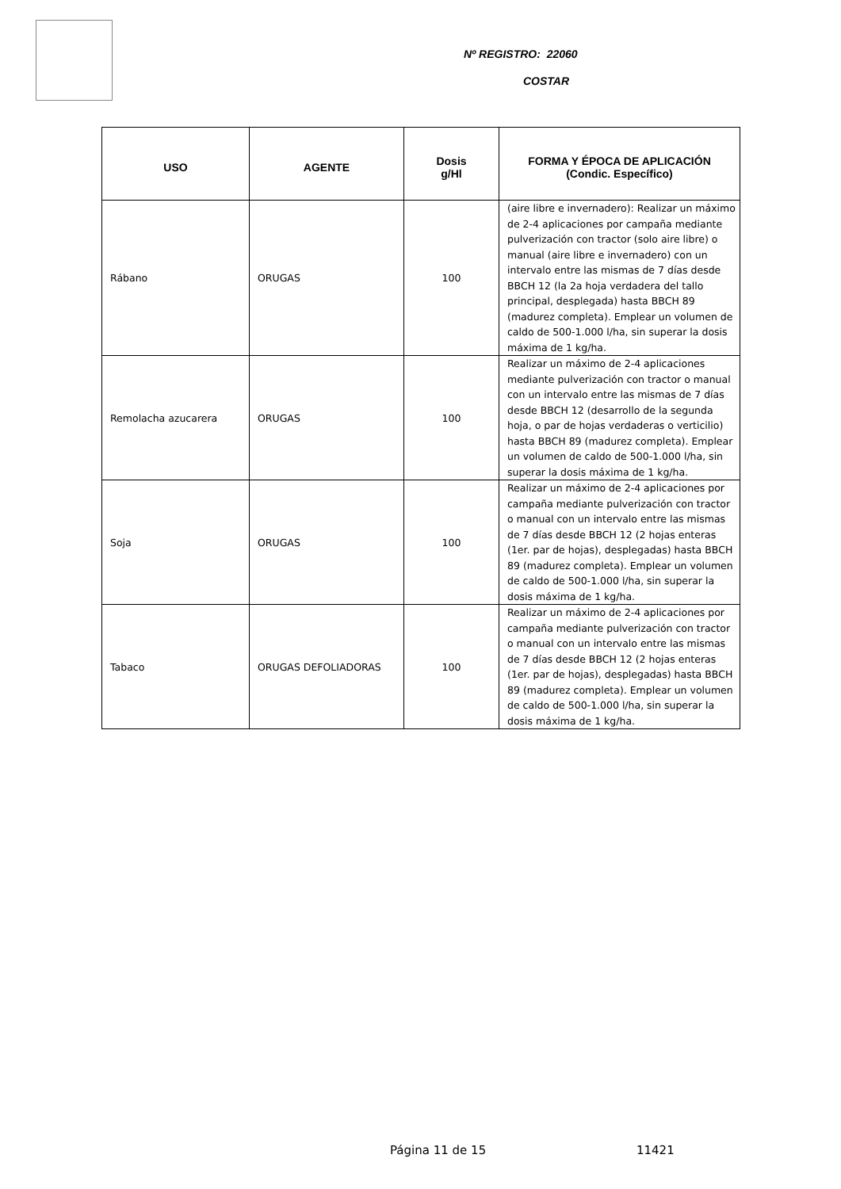Nº REGISTRO: 22060
COSTAR
| USO | AGENTE | Dosis g/Hl | FORMA Y ÉPOCA DE APLICACIÓN (Condic. Específico) |
| --- | --- | --- | --- |
| Rábano | ORUGAS | 100 | (aire libre e invernadero): Realizar un máximo de 2-4 aplicaciones por campaña mediante pulverización con tractor (solo aire libre) o manual (aire libre e invernadero) con un intervalo entre las mismas de 7 días desde BBCH 12 (la 2a hoja verdadera del tallo principal, desplegada) hasta BBCH 89 (madurez completa). Emplear un volumen de caldo de 500-1.000 l/ha, sin superar la dosis máxima de 1 kg/ha. |
| Remolacha azucarera | ORUGAS | 100 | Realizar un máximo de 2-4 aplicaciones mediante pulverización con tractor o manual con un intervalo entre las mismas de 7 días desde BBCH 12 (desarrollo de la segunda hoja, o par de hojas verdaderas o verticilio) hasta BBCH 89 (madurez completa). Emplear un volumen de caldo de 500-1.000 l/ha, sin superar la dosis máxima de 1 kg/ha. |
| Soja | ORUGAS | 100 | Realizar un máximo de 2-4 aplicaciones por campaña mediante pulverización con tractor o manual con un intervalo entre las mismas de 7 días desde BBCH 12 (2 hojas enteras (1er. par de hojas), desplegadas) hasta BBCH 89 (madurez completa). Emplear un volumen de caldo de 500-1.000 l/ha, sin superar la dosis máxima de 1 kg/ha. |
| Tabaco | ORUGAS DEFOLIADORAS | 100 | Realizar un máximo de 2-4 aplicaciones por campaña mediante pulverización con tractor o manual con un intervalo entre las mismas de 7 días desde BBCH 12 (2 hojas enteras (1er. par de hojas), desplegadas) hasta BBCH 89 (madurez completa). Emplear un volumen de caldo de 500-1.000 l/ha, sin superar la dosis máxima de 1 kg/ha. |
Página 11 de 15 11421